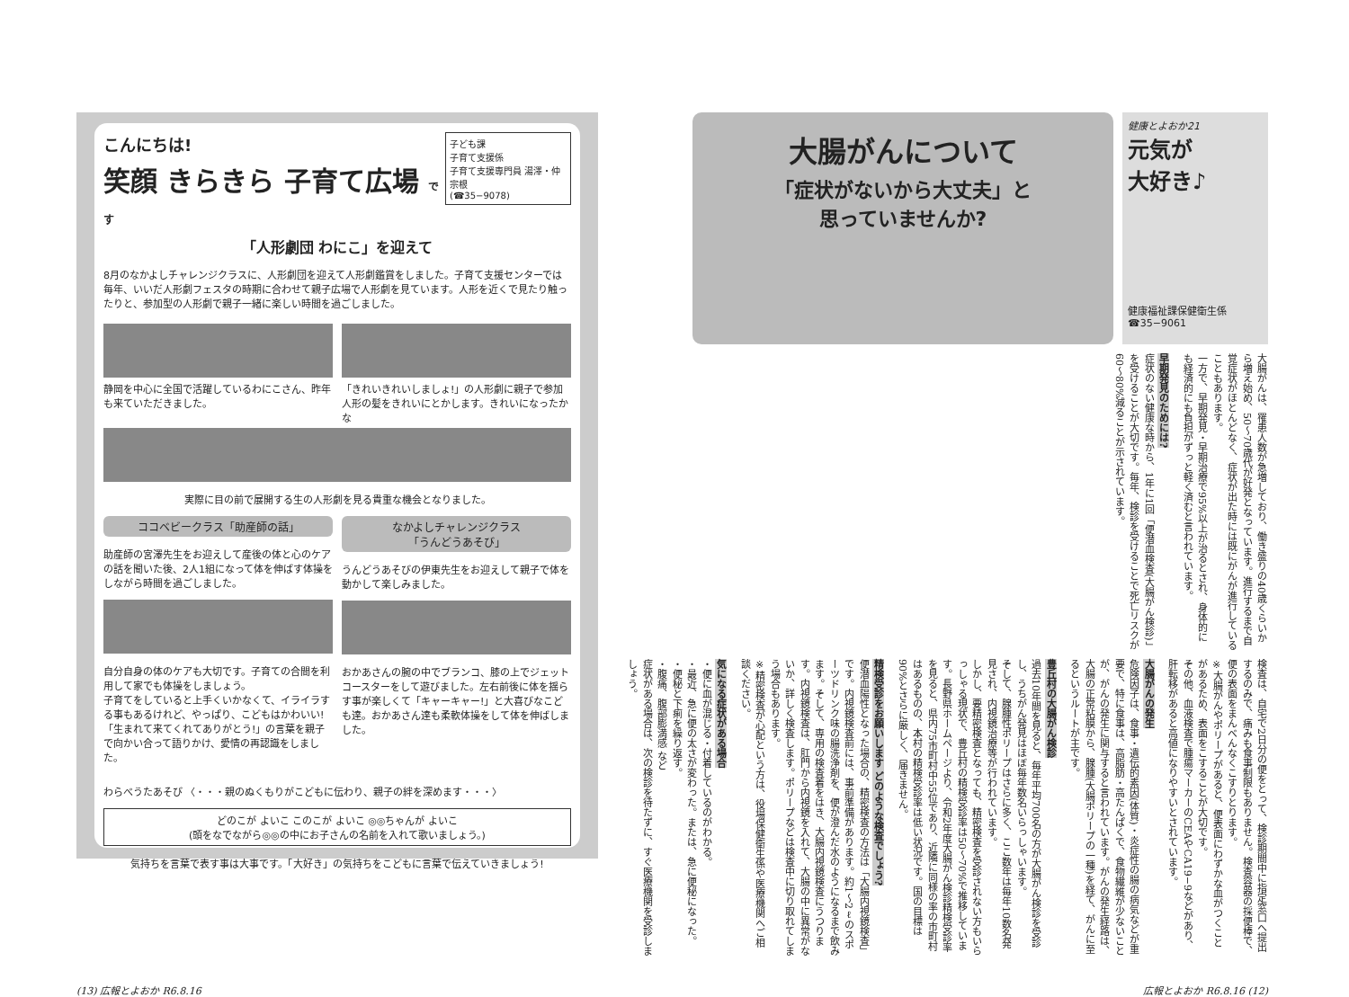子ども課
子育て支援係
子育て支援専門員 湯澤・仲宗根
(☎35−9078)
こんにちは!
笑顔 きらきら 子育て広場 です
「人形劇団 わにこ」を迎えて
8月のなかよしチャレンジクラスに、人形劇団を迎えて人形劇鑑賞をしました。子育て支援センターでは毎年、いいだ人形劇フェスタの時期に合わせて親子広場で人形劇を見ています。人形を近くで見たり触ったりと、参加型の人形劇で親子一緒に楽しい時間を過ごしました。
静岡を中心に全国で活躍しているわにこさん、昨年も来ていただきました。
「きれいきれいしましょ!」の人形劇に親子で参加 人形の髪をきれいにとかします。きれいになったかな
実際に目の前で展開する生の人形劇を見る貴重な機会となりました。
ココベビークラス「助産師の話」
助産師の宮澤先生をお迎えして産後の体と心のケアの話を聞いた後、2人1組になって体を伸ばす体操をしながら時間を過ごしました。
自分自身の体のケアも大切です。子育ての合間を利用して家でも体操をしましょう。
子育てをしていると上手くいかなくて、イライラする事もあるけれど、やっぱり、こどもはかわいい!「生まれて来てくれてありがとう!」の言葉を親子で向かい合って語りかけ、愛情の再認識をしました。
なかよしチャレンジクラス
「うんどうあそび」
うんどうあそびの伊東先生をお迎えして親子で体を動かして楽しみました。
おかあさんの腕の中でブランコ、膝の上でジェットコースターをして遊びました。左右前後に体を揺らす事が楽しくて「キャーキャー!」と大喜びなこども達。おかあさん達も柔軟体操をして体を伸ばしました。
わらべうたあそび 〈・・・親のぬくもりがこどもに伝わり、親子の絆を深めます・・・〉
どのこが よいこ このこが よいこ ◎◎ちゃんが よいこ
(頭をなでながら◎◎の中にお子さんの名前を入れて歌いましょう。)
気持ちを言葉で表す事は大事です。「大好き」の気持ちをこどもに言葉で伝えていきましょう!
大腸がんについて
「症状がないから大丈夫」と
思っていませんか?
健康とよおか21
元気が
大好き♪
健康福祉課保健衛生係
☎35−9061
大腸がんは、罹患人数が急増しており、働き盛りの40歳くらいから増え始め、50〜70歳代が好発となっています。進行するまで自覚症状がほとんどなく、症状が出た時には既にがんが進行していることもあります。
一方で、早期発見・早期治療で95%以上が治るとされ、身体的にも経済的にも負担がずっと軽く済むと言われています。
早期発見のためには?
症状のない健康な時から、1年に1回「便潜血検査(大腸がん検診)」を受けることが大切です。毎年、検診を受けることで死亡リスクが60〜80%減ることが示されています。
検査は、自宅で2日分の便をとって、検診期間中に指定窓口へ提出するのみで、痛みも食事制限もありません。検査容器の採便棒で、便の表面をまんべんなくこすりとります。
※大腸がんやポリープがあると、便表面にわずかな血がつくことがあるため、表面をこすることが大切です。
その他、血液検査で腫瘍マーカーのCEAやCA19−9などがあり、肝転移があると高値になりやすいとされています。
大腸がんの発生
危険因子は、食事・遺伝的素因(体質)・炎症性の腸の病気などが重要で、特に食事は、高脂肪・高たんぱくで、食物繊維が少ないことが、がんの発生に関与すると言われています。がんの発生経路は、大腸の正常粘膜から、腺腫(大腸ポリープの一種)を経て、がんに至るというルートが主です。
豊丘村の大腸がん検診
過去10年間を見ると、毎年平均700名の方が大腸がん検診を受診し、うちがん発見はほぼ毎年数名いらっしゃいます。
そして、腺腫性ポリープはさらに多く、ここ数年は毎年10数名発見され、内視鏡治療等が行われています。
しかし、要精密検査となっても、精密検査を受診されない方もいらっしゃる現状で、豊丘村の精検受診率は50〜70%で推移しています。長野県ホームページより、令和2年度大腸がん検診精検受診率を見ると、県内75市町村中55位であり、近隣に同様の率の市町村はあるものの、本村の精検受診率は低い状況です。国の目標は90%とさらに厳しく、届きません。
精検受診をお願いします どのような検査でしょう?
便潜血陽性となった場合の、精密検査の方法は「大腸内視鏡検査」です。内視鏡検査前には、事前準備があります。約1〜2ℓのスポーツドリンク味の腸洗浄剤を、便が澄んだ水のようになるまで飲みます。そして、専用の検査着をはき、大腸内視鏡検査にうつります。内視鏡検査は、肛門から内視鏡を入れて、大腸の中に異常がないか、詳しく検査します。ポリープなどは検査中に切り取れてしまう場合もあります。
※精密検査が心配という方は、役場保健衛生係や医療機関へご相談ください。
気になる症状がある場合
・便に血が混じる・付着しているのがわかる。
・最近、急に便の太さが変わった。または、急に便秘になった。
・便秘と下痢を繰り返す。
・腹痛、腹部膨満感 など
症状がある場合は、次の検診を待たずに、すぐ医療機関を受診しましょう。
(13) 広報とよおか R6.8.16 広報とよおか R6.8.16 (12)